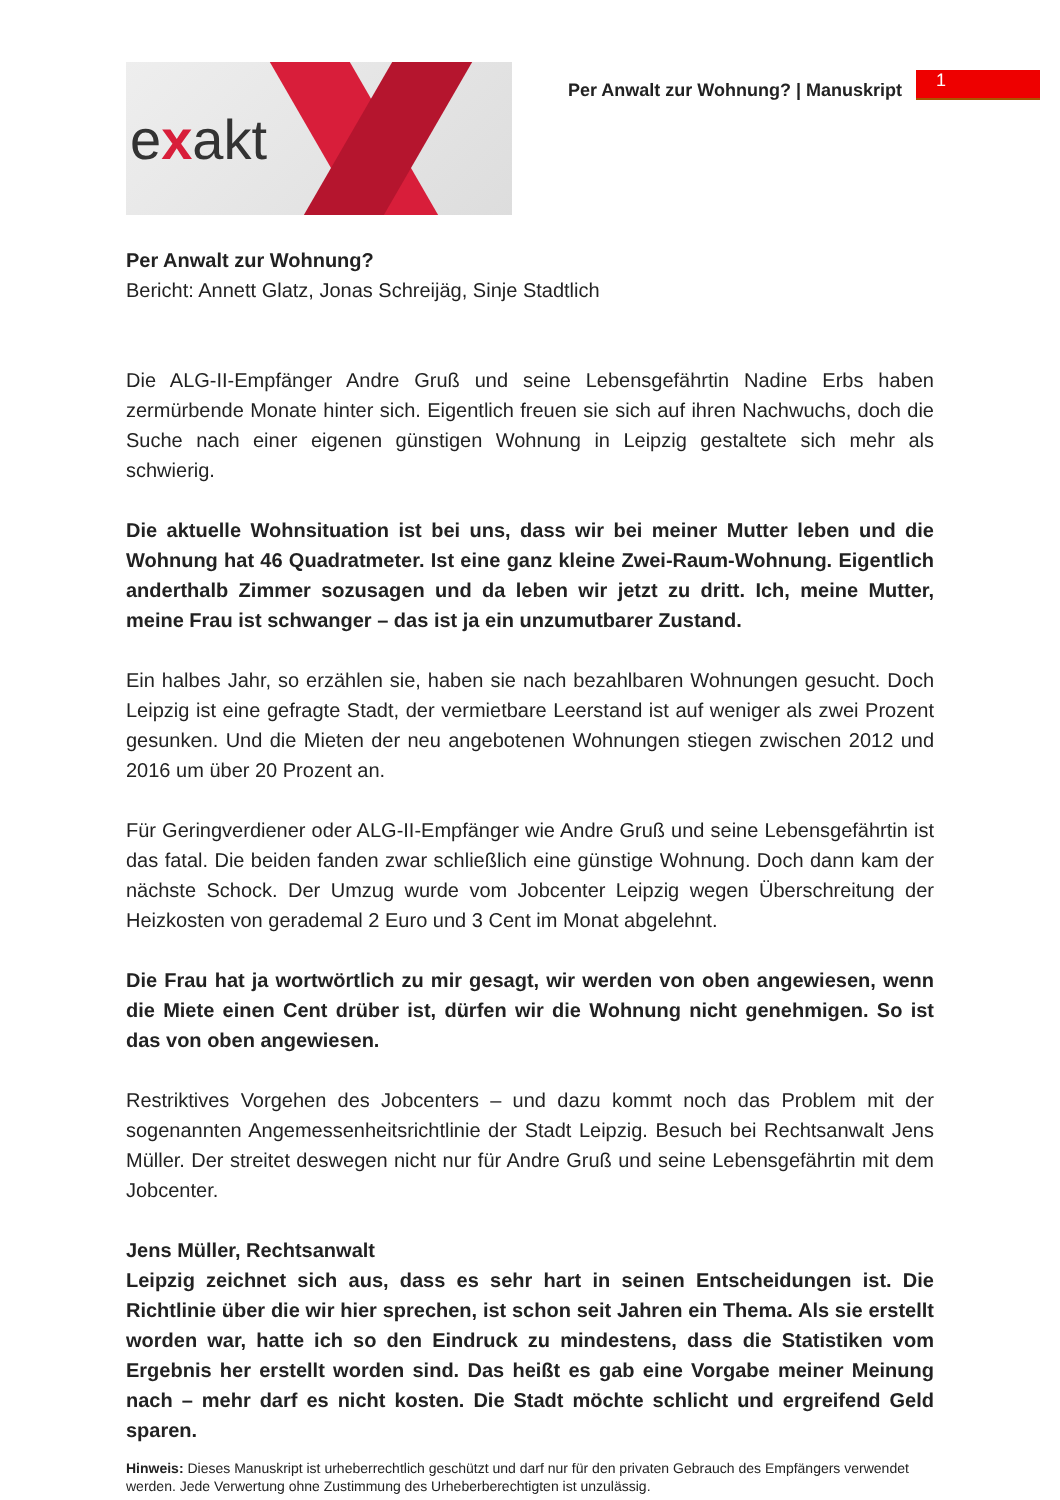exakt
Per Anwalt zur Wohnung? | Manuskript
1
Per Anwalt zur Wohnung?
Bericht: Annett Glatz, Jonas Schreijäg, Sinje Stadtlich
Die ALG-II-Empfänger Andre Gruß und seine Lebensgefährtin Nadine Erbs haben zermürbende Monate hinter sich. Eigentlich freuen sie sich auf ihren Nachwuchs, doch die Suche nach einer eigenen günstigen Wohnung in Leipzig gestaltete sich mehr als schwierig.
Die aktuelle Wohnsituation ist bei uns, dass wir bei meiner Mutter leben und die Wohnung hat 46 Quadratmeter. Ist eine ganz kleine Zwei-Raum-Wohnung. Eigentlich anderthalb Zimmer sozusagen und da leben wir jetzt zu dritt. Ich, meine Mutter, meine Frau ist schwanger – das ist ja ein unzumutbarer Zustand.
Ein halbes Jahr, so erzählen sie, haben sie nach bezahlbaren Wohnungen gesucht. Doch Leipzig ist eine gefragte Stadt, der vermietbare Leerstand ist auf weniger als zwei Prozent gesunken. Und die Mieten der neu angebotenen Wohnungen stiegen zwischen 2012 und 2016 um über 20 Prozent an.
Für Geringverdiener oder ALG-II-Empfänger wie Andre Gruß und seine Lebensgefährtin ist das fatal. Die beiden fanden zwar schließlich eine günstige Wohnung. Doch dann kam der nächste Schock. Der Umzug wurde vom Jobcenter Leipzig wegen Überschreitung der Heizkosten von gerademal 2 Euro und 3 Cent im Monat abgelehnt.
Die Frau hat ja wortwörtlich zu mir gesagt, wir werden von oben angewiesen, wenn die Miete einen Cent drüber ist, dürfen wir die Wohnung nicht genehmigen. So ist das von oben angewiesen.
Restriktives Vorgehen des Jobcenters – und dazu kommt noch das Problem mit der sogenannten Angemessenheitsrichtlinie der Stadt Leipzig. Besuch bei Rechtsanwalt Jens Müller. Der streitet deswegen nicht nur für Andre Gruß und seine Lebensgefährtin mit dem Jobcenter.
Jens Müller, Rechtsanwalt
Leipzig zeichnet sich aus, dass es sehr hart in seinen Entscheidungen ist. Die Richtlinie über die wir hier sprechen, ist schon seit Jahren ein Thema. Als sie erstellt worden war, hatte ich so den Eindruck zu mindestens, dass die Statistiken vom Ergebnis her erstellt worden sind. Das heißt es gab eine Vorgabe meiner Meinung nach – mehr darf es nicht kosten. Die Stadt möchte schlicht und ergreifend Geld sparen.
Hinweis: Dieses Manuskript ist urheberrechtlich geschützt und darf nur für den privaten Gebrauch des Empfängers verwendet werden. Jede Verwertung ohne Zustimmung des Urheberberechtigten ist unzulässig.